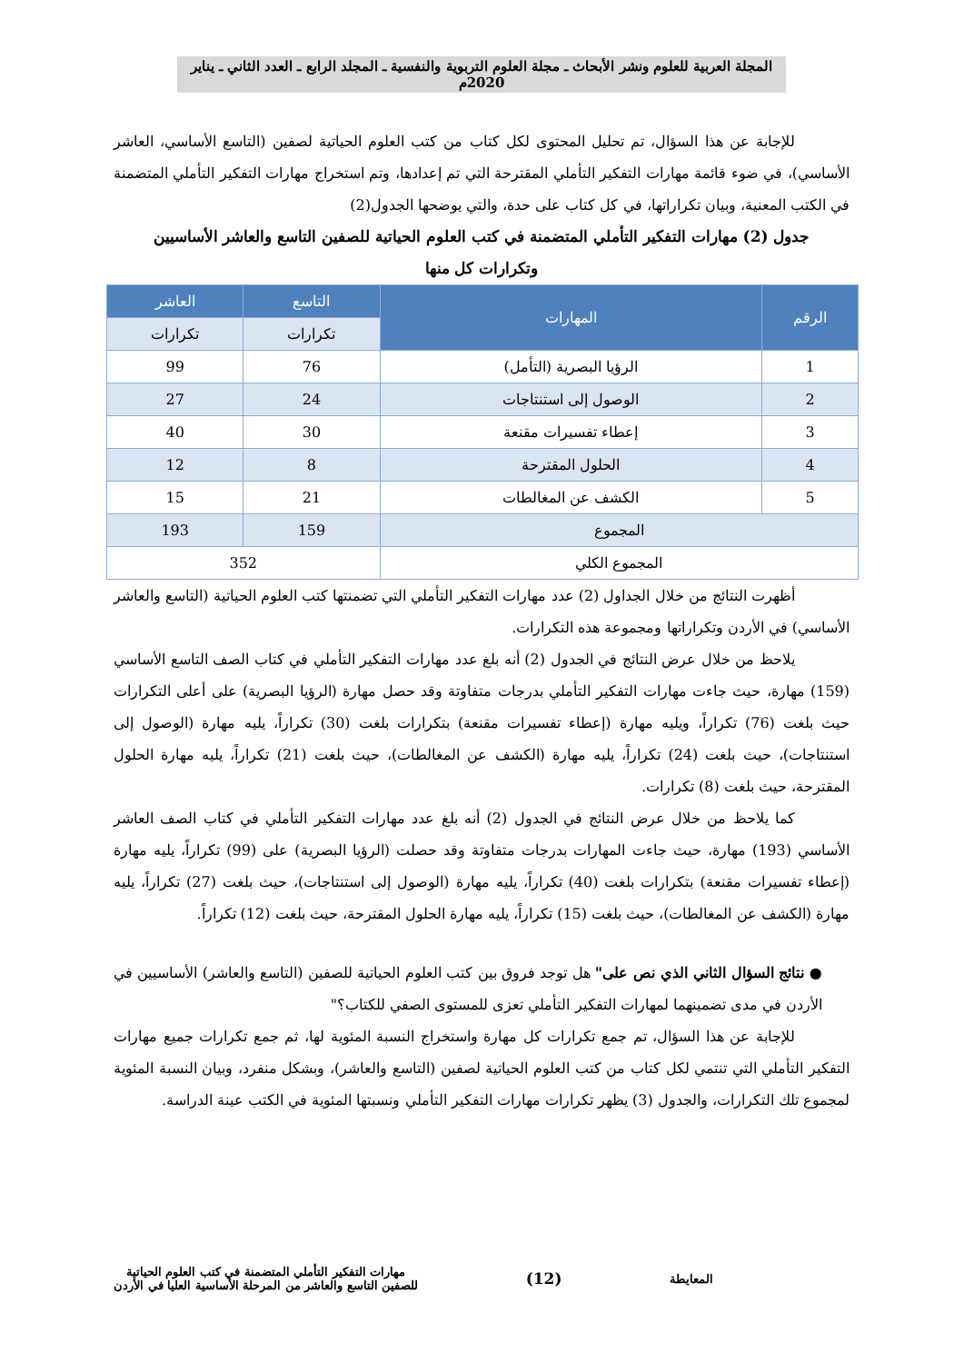المجلة العربية للعلوم ونشر الأبحاث ـ مجلة العلوم التربوية والنفسية ـ المجلد الرابع ـ العدد الثاني ـ يناير 2020م
للإجابة عن هذا السؤال، تم تحليل المحتوى لكل كتاب من كتب العلوم الحياتية لصفين (التاسع الأساسي، العاشر الأساسي)، في ضوء قائمة مهارات التفكير التأملي المقترحة التي تم إعدادها، وتم استخراج مهارات التفكير التأملي المتضمنة في الكتب المعنية، وبيان تكراراتها، في كل كتاب على حدة، والتي يوضحها الجدول(2)
جدول (2) مهارات التفكير التأملي المتضمنة في كتب العلوم الحياتية للصفين التاسع والعاشر الأساسيين
وتكرارات كل منها
| الرقم | المهارات | التاسع | العاشر |
| --- | --- | --- | --- |
| | | تكرارات | تكرارات |
| 1 | الرؤيا البصرية (التأمل) | 76 | 99 |
| 2 | الوصول إلى استنتاجات | 24 | 27 |
| 3 | إعطاء تفسيرات مقنعة | 30 | 40 |
| 4 | الحلول المقترحة | 8 | 12 |
| 5 | الكشف عن المغالطات | 21 | 15 |
| المجموع | | 159 | 193 |
| المجموع الكلي | | 352 | |
أظهرت النتائج من خلال الجداول (2) عدد مهارات التفكير التأملي التي تضمنتها كتب العلوم الحياتية (التاسع والعاشر الأساسي) في الأردن وتكراراتها ومجموعة هذه التكرارات.
يلاحظ من خلال عرض النتائج في الجدول (2) أنه بلغ عدد مهارات التفكير التأملي في كتاب الصف التاسع الأساسي (159) مهارة، حيث جاءت مهارات التفكير التأملي بدرجات متفاوتة وقد حصل مهارة (الرؤيا البصرية) على أعلى التكرارات حيث بلغت (76) تكراراً، ويليه مهارة (إعطاء تفسيرات مقنعة) بتكرارات بلغت (30) تكراراً، يليه مهارة (الوصول إلى استنتاجات)، حيث بلغت (24) تكراراً، يليه مهارة (الكشف عن المغالطات)، حيث بلغت (21) تكراراً، يليه مهارة الحلول المقترحة، حيث بلغت (8) تكرارات.
كما يلاحظ من خلال عرض النتائج في الجدول (2) أنه بلغ عدد مهارات التفكير التأملي في كتاب الصف العاشر الأساسي (193) مهارة، حيث جاءت المهارات بدرجات متفاوتة وقد حصلت (الرؤيا البصرية) على (99) تكراراً، يليه مهارة (إعطاء تفسيرات مقنعة) بتكرارات بلغت (40) تكراراً، يليه مهارة (الوصول إلى استنتاجات)، حيث بلغت (27) تكراراً، يليه مهارة (الكشف عن المغالطات)، حيث بلغت (15) تكراراً، يليه مهارة الحلول المقترحة، حيث بلغت (12) تكراراً.
● نتائج السؤال الثاني الذي نص على" هل توجد فروق بين كتب العلوم الحياتية للصفين (التاسع والعاشر) الأساسيين في الأردن في مدى تضمينهما لمهارات التفكير التأملي تعزى للمستوى الصفي للكتاب؟"
للإجابة عن هذا السؤال، تم جمع تكرارات كل مهارة واستخراج النسبة المئوية لها، ثم جمع تكرارات جميع مهارات التفكير التأملي التي تنتمي لكل كتاب من كتب العلوم الحياتية لصفين (التاسع والعاشر)، وبشكل منفرد، وبيان النسبة المئوية لمجموع تلك التكرارات، والجدول (3) يظهر تكرارات مهارات التفكير التأملي ونسبتها المئوية في الكتب عينة الدراسة.
المعايطة (12) مهارات التفكير التأملي المتضمنة في كتب العلوم الحياتية
للصفين التاسع والعاشر من المرحلة الأساسية العليا في الأردن